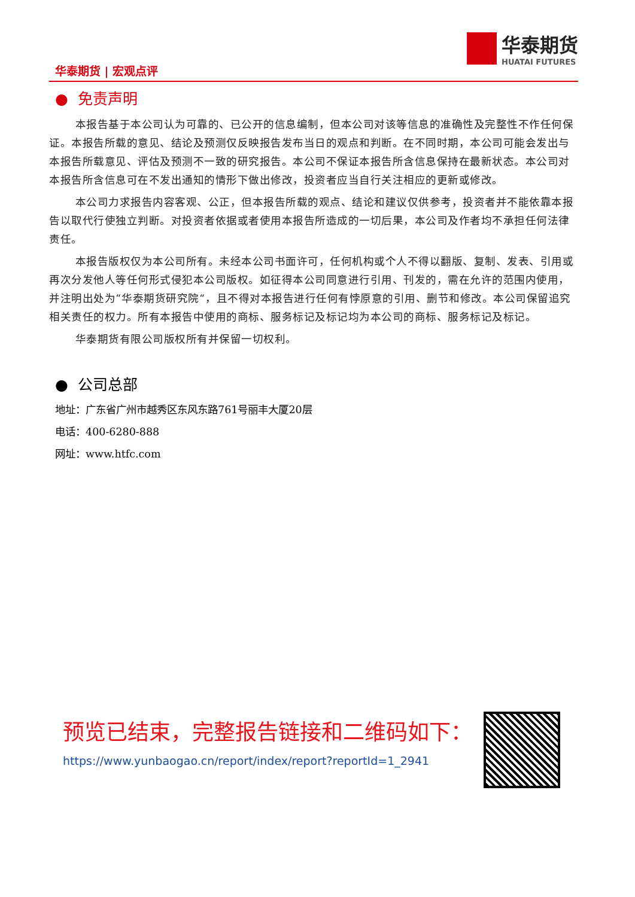华泰期货 | 宏观点评
华泰期货
HUATAI FUTURES
● 免责声明
本报告基于本公司认为可靠的、已公开的信息编制，但本公司对该等信息的准确性及完整性不作任何保证。本报告所载的意见、结论及预测仅反映报告发布当日的观点和判断。在不同时期，本公司可能会发出与本报告所载意见、评估及预测不一致的研究报告。本公司不保证本报告所含信息保持在最新状态。本公司对本报告所含信息可在不发出通知的情形下做出修改，投资者应当自行关注相应的更新或修改。
本公司力求报告内容客观、公正，但本报告所载的观点、结论和建议仅供参考，投资者并不能依靠本报告以取代行使独立判断。对投资者依据或者使用本报告所造成的一切后果，本公司及作者均不承担任何法律责任。
本报告版权仅为本公司所有。未经本公司书面许可，任何机构或个人不得以翻版、复制、发表、引用或再次分发他人等任何形式侵犯本公司版权。如征得本公司同意进行引用、刊发的，需在允许的范围内使用，并注明出处为“华泰期货研究院“，且不得对本报告进行任何有悖原意的引用、删节和修改。本公司保留追究相关责任的权力。所有本报告中使用的商标、服务标记及标记均为本公司的商标、服务标记及标记。
华泰期货有限公司版权所有并保留一切权利。
● 公司总部
地址：广东省广州市越秀区东风东路761号丽丰大厦20层
电话：400-6280-888
网址：www.htfc.com
预览已结束，完整报告链接和二维码如下：
https://www.yunbaogao.cn/report/index/report?reportId=1_2941